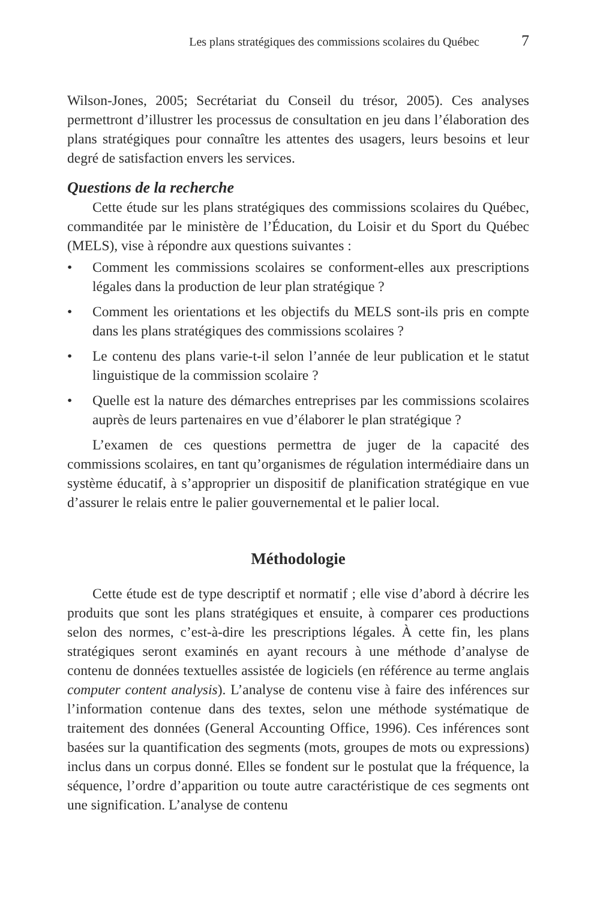Les plans stratégiques des commissions scolaires du Québec 7
Wilson-Jones, 2005; Secrétariat du Conseil du trésor, 2005). Ces analyses permettront d’illustrer les processus de consultation en jeu dans l’élaboration des plans stratégiques pour connaître les attentes des usagers, leurs besoins et leur degré de satisfaction envers les services.
Questions de la recherche
Cette étude sur les plans stratégiques des commissions scolaires du Québec, commanditée par le ministère de l’Éducation, du Loisir et du Sport du Québec (MELS), vise à répondre aux questions suivantes :
• Comment les commissions scolaires se conforment-elles aux prescriptions légales dans la production de leur plan stratégique ?
• Comment les orientations et les objectifs du MELS sont-ils pris en compte dans les plans stratégiques des commissions scolaires ?
• Le contenu des plans varie-t-il selon l’année de leur publication et le statut linguistique de la commission scolaire ?
• Quelle est la nature des démarches entreprises par les commissions scolaires auprès de leurs partenaires en vue d’élaborer le plan stratégique ?
L’examen de ces questions permettra de juger de la capacité des commissions scolaires, en tant qu’organismes de régulation intermédiaire dans un système éducatif, à s’approprier un dispositif de planification stratégique en vue d’assurer le relais entre le palier gouvernemental et le palier local.
Méthodologie
Cette étude est de type descriptif et normatif ; elle vise d’abord à décrire les produits que sont les plans stratégiques et ensuite, à comparer ces productions selon des normes, c’est-à-dire les prescriptions légales. À cette fin, les plans stratégiques seront examinés en ayant recours à une méthode d’analyse de contenu de données textuelles assistée de logiciels (en référence au terme anglais computer content analysis). L’analyse de contenu vise à faire des inférences sur l’information contenue dans des textes, selon une méthode systématique de traitement des données (General Accounting Office, 1996). Ces inférences sont basées sur la quantification des segments (mots, groupes de mots ou expressions) inclus dans un corpus donné. Elles se fondent sur le postulat que la fréquence, la séquence, l’ordre d’apparition ou toute autre caractéristique de ces segments ont une signification. L’analyse de contenu